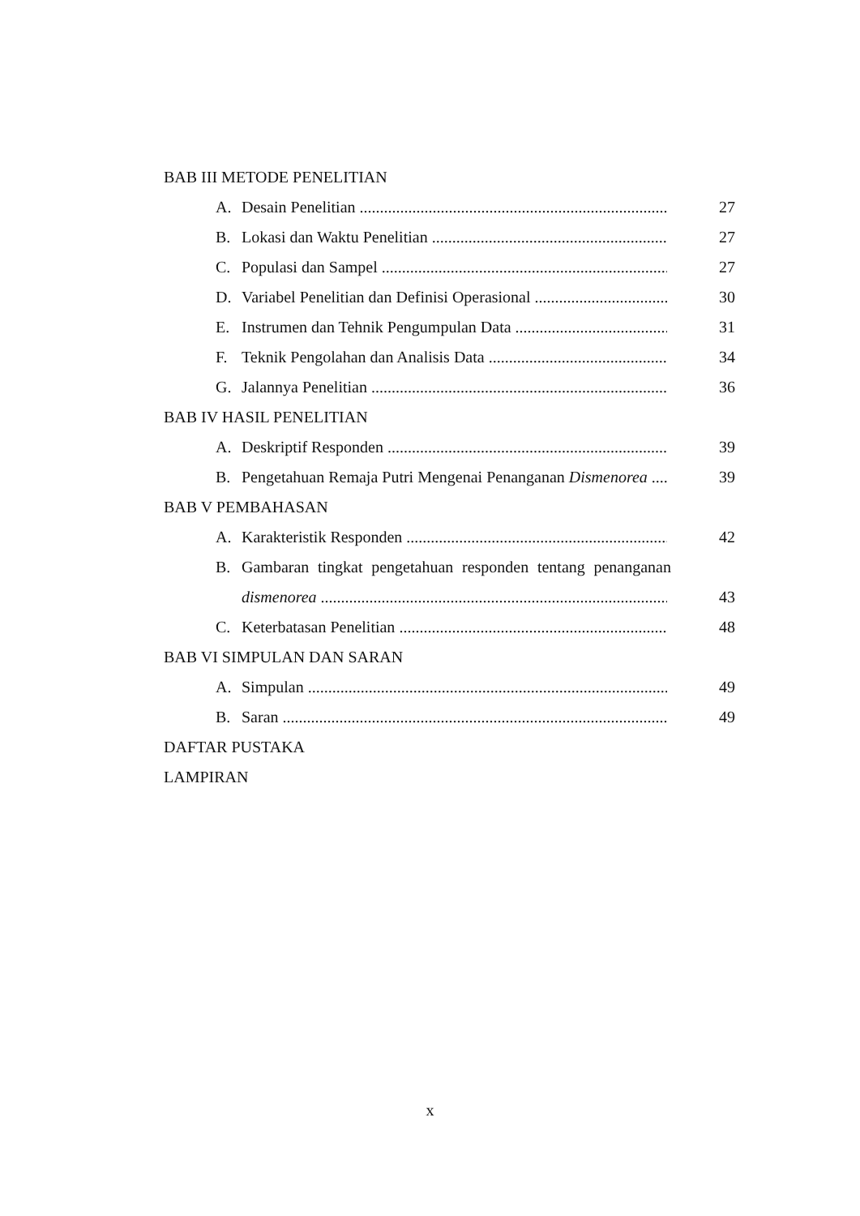BAB III METODE PENELITIAN
A. Desain Penelitian 27
B. Lokasi dan Waktu Penelitian 27
C. Populasi dan Sampel 27
D. Variabel Penelitian dan Definisi Operasional 30
E. Instrumen dan Tehnik Pengumpulan Data 31
F. Teknik Pengolahan dan Analisis Data 34
G. Jalannya Penelitian 36
BAB IV HASIL PENELITIAN
A. Deskriptif Responden 39
B. Pengetahuan Remaja Putri Mengenai Penanganan Dismenorea 39
BAB V PEMBAHASAN
A. Karakteristik Responden 42
B. Gambaran tingkat pengetahuan responden tentang penanganan
dismenorea 43
C. Keterbatasan Penelitian 48
BAB VI SIMPULAN DAN SARAN
A. Simpulan 49
B. Saran 49
DAFTAR PUSTAKA
LAMPIRAN
x